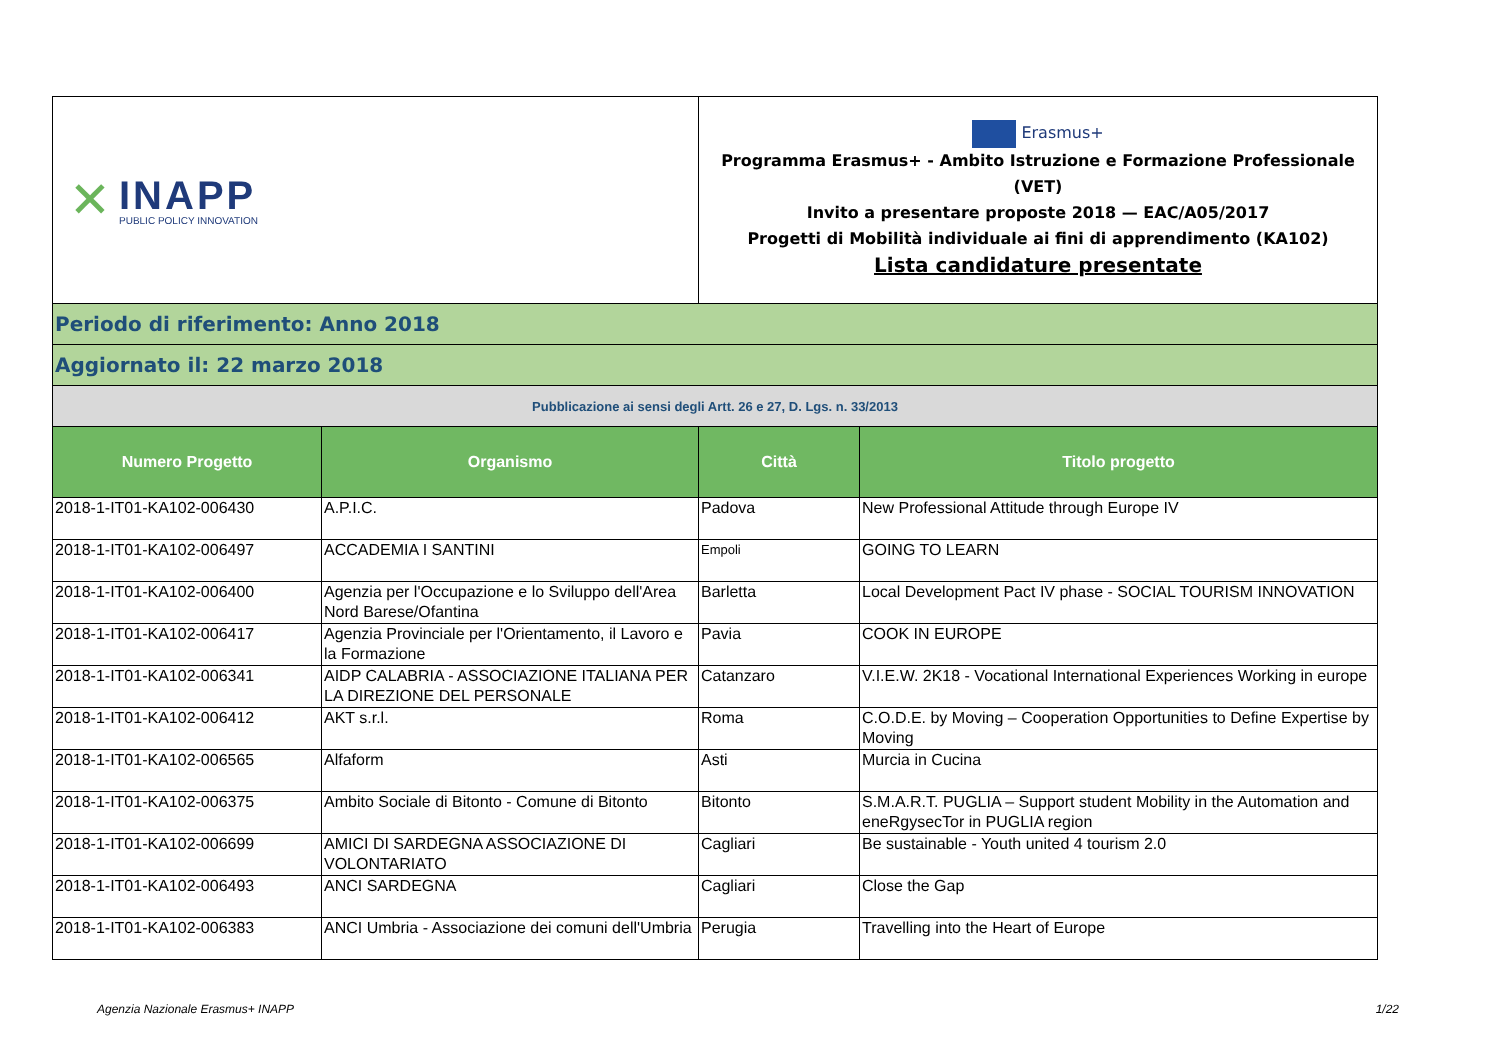| ✕ INAPP PUBLIC POLICY INNOVATION | | Erasmus+ Programma Erasmus+ - Ambito Istruzione e Formazione Professionale (VET) Invito a presentare proposte 2018 — EAC/A05/2017 Progetti di Mobilità individuale ai fini di apprendimento (KA102) Lista candidature presentate | |
| Periodo di riferimento: Anno 2018 | | | |
| Aggiornato il: 22 marzo 2018 | | | |
| Pubblicazione ai sensi degli Artt. 26 e 27, D. Lgs. n. 33/2013 | | | |
| Numero Progetto | Organismo | Città | Titolo progetto |
| 2018-1-IT01-KA102-006430 | A.P.I.C. | Padova | New Professional Attitude through Europe IV |
| 2018-1-IT01-KA102-006497 | ACCADEMIA I SANTINI | Empoli | GOING TO LEARN |
| 2018-1-IT01-KA102-006400 | Agenzia per l'Occupazione e lo Sviluppo dell'Area Nord Barese/Ofantina | Barletta | Local Development Pact IV phase - SOCIAL TOURISM INNOVATION |
| 2018-1-IT01-KA102-006417 | Agenzia Provinciale per l'Orientamento, il Lavoro e la Formazione | Pavia | COOK IN EUROPE |
| 2018-1-IT01-KA102-006341 | AIDP CALABRIA - ASSOCIAZIONE ITALIANA PER LA DIREZIONE DEL PERSONALE | Catanzaro | V.I.E.W. 2K18 - Vocational International Experiences Working in europe |
| 2018-1-IT01-KA102-006412 | AKT s.r.l. | Roma | C.O.D.E. by Moving – Cooperation Opportunities to Define Expertise by Moving |
| 2018-1-IT01-KA102-006565 | Alfaform | Asti | Murcia in Cucina |
| 2018-1-IT01-KA102-006375 | Ambito Sociale di Bitonto - Comune di Bitonto | Bitonto | S.M.A.R.T. PUGLIA – Support student Mobility in the Automation and eneRgysecTor in PUGLIA region |
| 2018-1-IT01-KA102-006699 | AMICI DI SARDEGNA ASSOCIAZIONE DI VOLONTARIATO | Cagliari | Be sustainable - Youth united 4 tourism 2.0 |
| 2018-1-IT01-KA102-006493 | ANCI SARDEGNA | Cagliari | Close the Gap |
| 2018-1-IT01-KA102-006383 | ANCI Umbria - Associazione dei comuni dell'Umbria | Perugia | Travelling into the Heart of Europe |
Agenzia Nazionale Erasmus+ INAPP 1/22